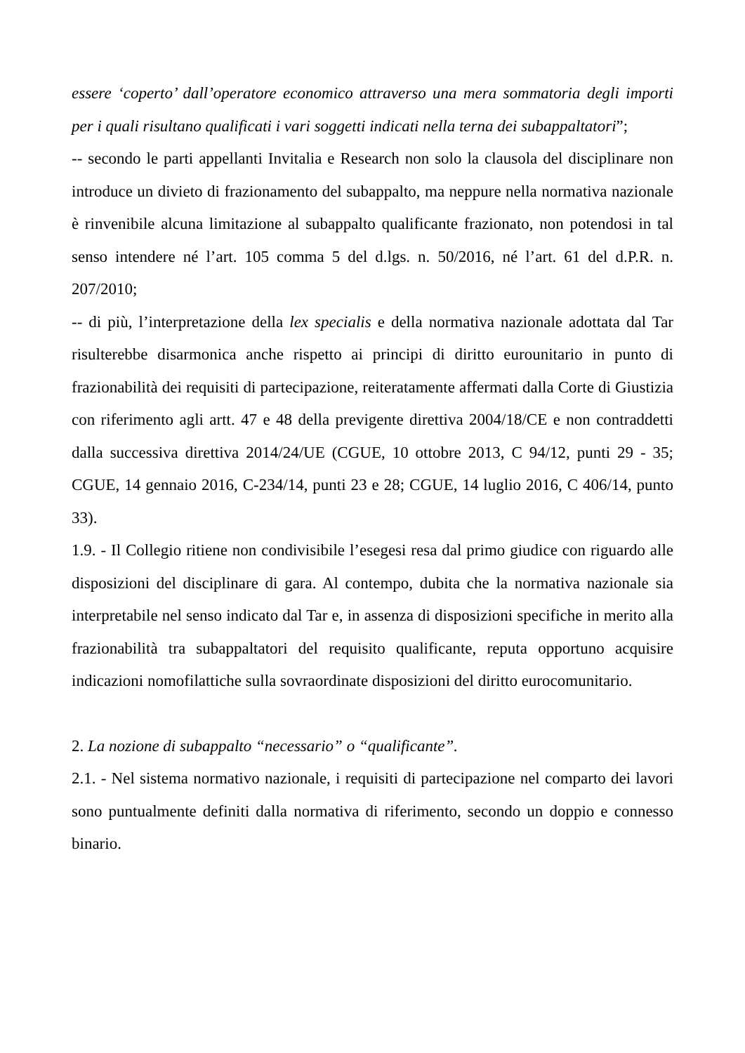essere ‘coperto’ dall’operatore economico attraverso una mera sommatoria degli importi per i quali risultano qualificati i vari soggetti indicati nella terna dei subappaltatori”;
-- secondo le parti appellanti Invitalia e Research non solo la clausola del disciplinare non introduce un divieto di frazionamento del subappalto, ma neppure nella normativa nazionale è rinvenibile alcuna limitazione al subappalto qualificante frazionato, non potendosi in tal senso intendere né l’art. 105 comma 5 del d.lgs. n. 50/2016, né l’art. 61 del d.P.R. n. 207/2010;
-- di più, l’interpretazione della lex specialis e della normativa nazionale adottata dal Tar risulterebbe disarmonica anche rispetto ai principi di diritto eurounitario in punto di frazionabilità dei requisiti di partecipazione, reiteratamente affermati dalla Corte di Giustizia con riferimento agli artt. 47 e 48 della previgente direttiva 2004/18/CE e non contraddetti dalla successiva direttiva 2014/24/UE (CGUE, 10 ottobre 2013, C 94/12, punti 29 - 35; CGUE, 14 gennaio 2016, C-234/14, punti 23 e 28; CGUE, 14 luglio 2016, C 406/14, punto 33).
1.9. - Il Collegio ritiene non condivisibile l’esegesi resa dal primo giudice con riguardo alle disposizioni del disciplinare di gara. Al contempo, dubita che la normativa nazionale sia interpretabile nel senso indicato dal Tar e, in assenza di disposizioni specifiche in merito alla frazionabilità tra subappaltatori del requisito qualificante, reputa opportuno acquisire indicazioni nomofilattiche sulla sovraordinate disposizioni del diritto eurocomunitario.
2. La nozione di subappalto “necessario” o “qualificante”.
2.1. - Nel sistema normativo nazionale, i requisiti di partecipazione nel comparto dei lavori sono puntualmente definiti dalla normativa di riferimento, secondo un doppio e connesso binario.